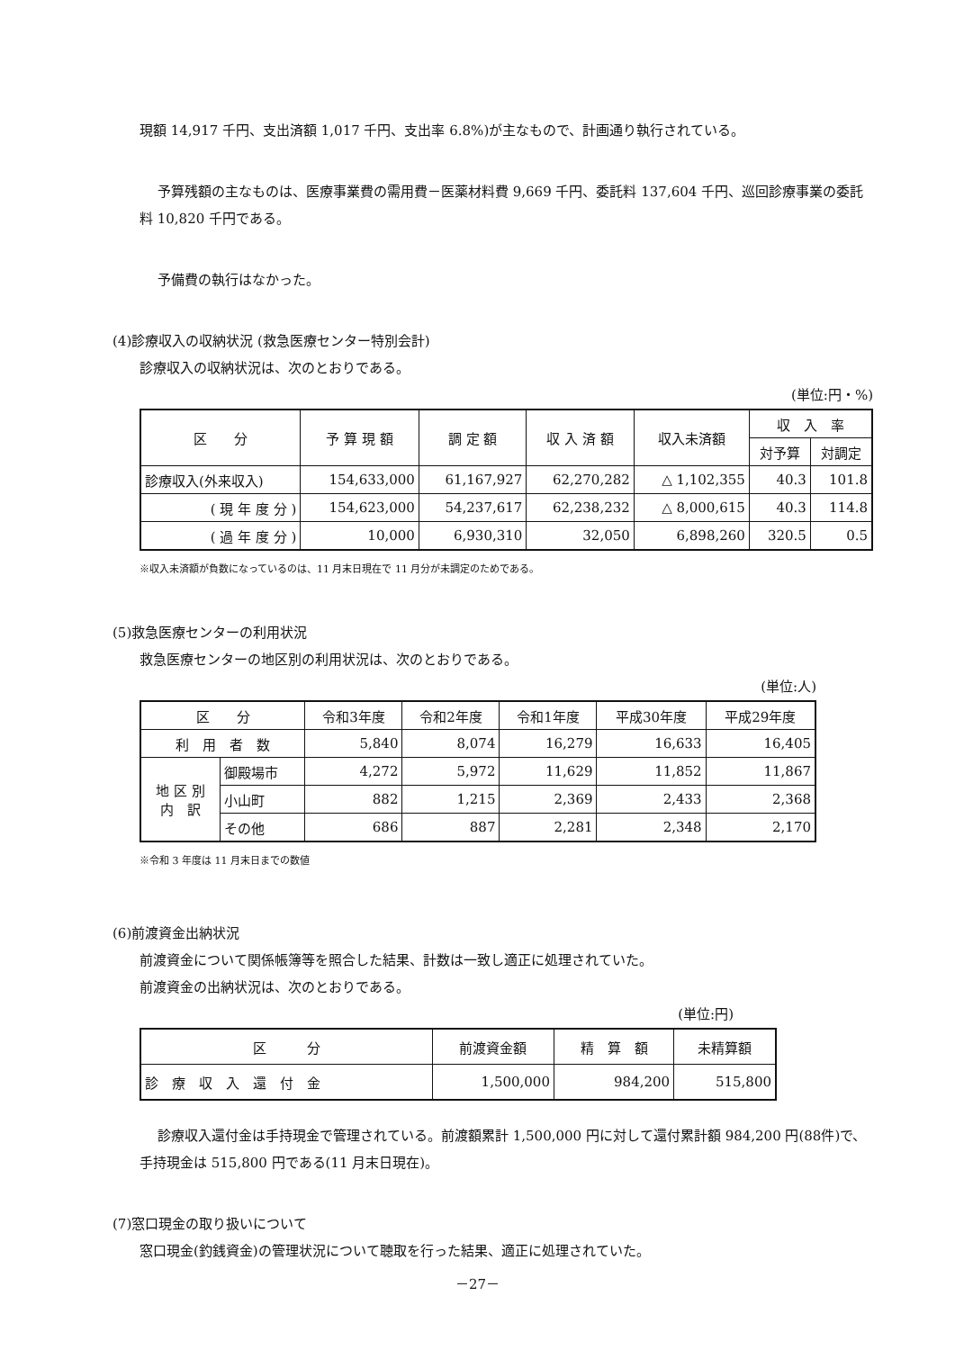現額 14,917 千円、支出済額 1,017 千円、支出率 6.8%)が主なもので、計画通り執行されている。
予算残額の主なものは、医療事業費の需用費－医薬材料費 9,669 千円、委託料 137,604 千円、巡回診療事業の委託料 10,820 千円である。
予備費の執行はなかった。
(4)診療収入の収納状況 (救急医療センター特別会計)
診療収入の収納状況は、次のとおりである。
(単位:円・%)
| 区 分 | 予 算 現 額 | 調 定 額 | 収 入 済 額 | 収入未済額 | 収 入 率 | |
| --- | --- | --- | --- | --- | --- | --- |
| | | | | | 対予算 | 対調定 |
| 診療収入(外来収入) | 154,633,000 | 61,167,927 | 62,270,282 | △ 1,102,355 | 40.3 | 101.8 |
| ( 現 年 度 分 ) | 154,623,000 | 54,237,617 | 62,238,232 | △ 8,000,615 | 40.3 | 114.8 |
| ( 過 年 度 分 ) | 10,000 | 6,930,310 | 32,050 | 6,898,260 | 320.5 | 0.5 |
※収入未済額が負数になっているのは、11 月末日現在で 11 月分が未調定のためである。
(5)救急医療センターの利用状況
救急医療センターの地区別の利用状況は、次のとおりである。
(単位:人)
| 区 分 | | 令和3年度 | 令和2年度 | 令和1年度 | 平成30年度 | 平成29年度 |
| --- | --- | --- | --- | --- | --- | --- |
| 利 用 者 数 | | 5,840 | 8,074 | 16,279 | 16,633 | 16,405 |
| 地 区 別 内 訳 | 御殿場市 | 4,272 | 5,972 | 11,629 | 11,852 | 11,867 |
| | 小山町 | 882 | 1,215 | 2,369 | 2,433 | 2,368 |
| | その他 | 686 | 887 | 2,281 | 2,348 | 2,170 |
※令和 3 年度は 11 月末日までの数値
(6)前渡資金出納状況
前渡資金について関係帳簿等を照合した結果、計数は一致し適正に処理されていた。
前渡資金の出納状況は、次のとおりである。
(単位:円)
| 区 分 | 前渡資金額 | 精 算 額 | 未精算額 |
| --- | --- | --- | --- |
| 診 療 収 入 還 付 金 | 1,500,000 | 984,200 | 515,800 |
診療収入還付金は手持現金で管理されている。前渡額累計 1,500,000 円に対して還付累計額 984,200 円(88件)で、手持現金は 515,800 円である(11 月末日現在)。
(7)窓口現金の取り扱いについて
窓口現金(釣銭資金)の管理状況について聴取を行った結果、適正に処理されていた。
－27－